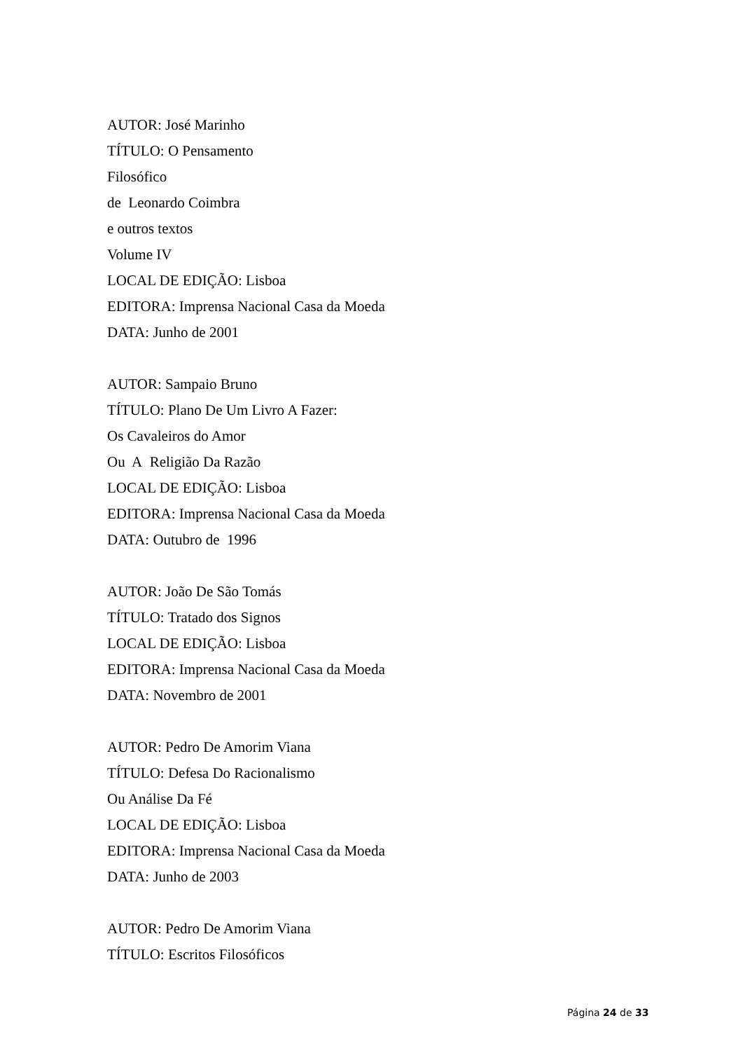AUTOR: José Marinho
TÍTULO: O Pensamento
Filosófico
de Leonardo Coimbra
e outros textos
Volume IV
LOCAL DE EDIÇÃO: Lisboa
EDITORA: Imprensa Nacional Casa da Moeda
DATA: Junho de 2001
AUTOR: Sampaio Bruno
TÍTULO: Plano De Um Livro A Fazer:
Os Cavaleiros do Amor
Ou A Religião Da Razão
LOCAL DE EDIÇÃO: Lisboa
EDITORA: Imprensa Nacional Casa da Moeda
DATA: Outubro de 1996
AUTOR: João De São Tomás
TÍTULO: Tratado dos Signos
LOCAL DE EDIÇÃO: Lisboa
EDITORA: Imprensa Nacional Casa da Moeda
DATA: Novembro de 2001
AUTOR: Pedro De Amorim Viana
TÍTULO: Defesa Do Racionalismo
Ou Análise Da Fé
LOCAL DE EDIÇÃO: Lisboa
EDITORA: Imprensa Nacional Casa da Moeda
DATA: Junho de 2003
AUTOR: Pedro De Amorim Viana
TÍTULO: Escritos Filosóficos
Página 24 de 33